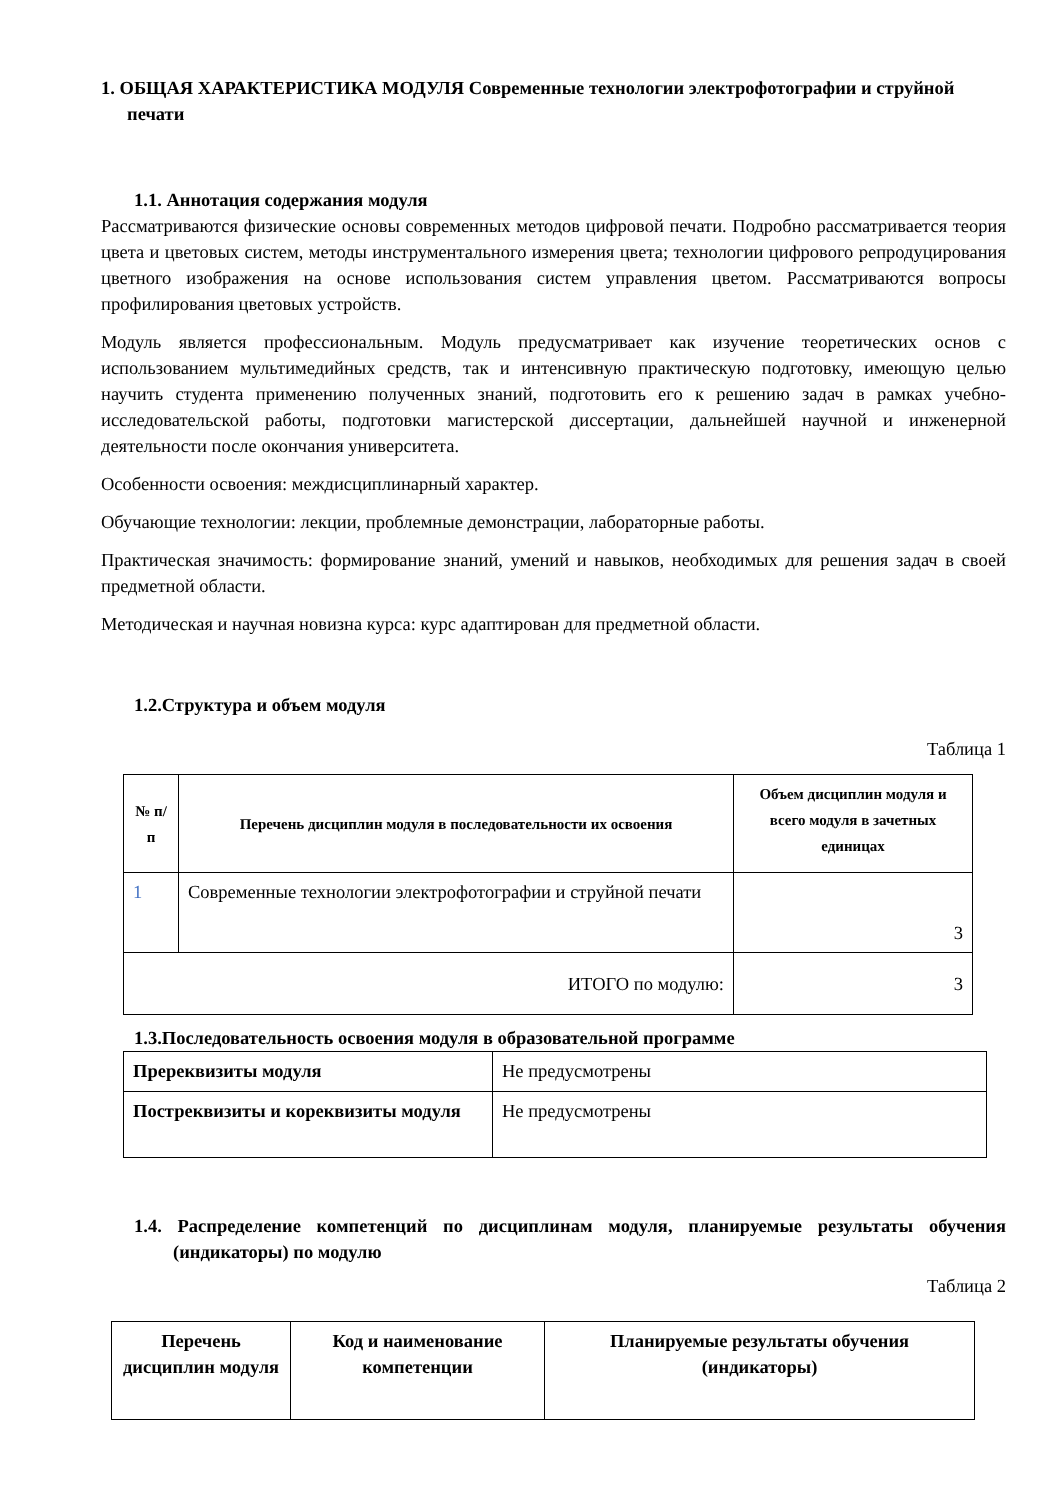1. ОБЩАЯ ХАРАКТЕРИСТИКА МОДУЛЯ Современные технологии электрофотографии и струйной печати
1.1. Аннотация содержания модуля
Рассматриваются физические основы современных методов цифровой печати. Подробно рассматривается теория цвета и цветовых систем, методы инструментального измерения цвета; технологии цифрового репродуцирования цветного изображения на основе использования систем управления цветом. Рассматриваются вопросы профилирования цветовых устройств.
Модуль является профессиональным. Модуль предусматривает как изучение теоретических основ с использованием мультимедийных средств, так и интенсивную практическую подготовку, имеющую целью научить студента применению полученных знаний, подготовить его к решению задач в рамках учебно-исследовательской работы, подготовки магистерской диссертации, дальнейшей научной и инженерной деятельности после окончания университета.
Особенности освоения: междисциплинарный характер.
Обучающие технологии: лекции, проблемные демонстрации, лабораторные работы.
Практическая значимость: формирование знаний, умений и навыков, необходимых для решения задач в своей предметной области.
Методическая и научная новизна курса: курс адаптирован для предметной области.
1.2.Структура и объем модуля
Таблица 1
| № п/п | Перечень дисциплин модуля в последовательности их освоения | Объем дисциплин модуля и всего модуля в зачетных единицах |
| --- | --- | --- |
| 1 | Современные технологии электрофотографии и струйной печати | 3 |
| ИТОГО по модулю: | | 3 |
1.3.Последовательность освоения модуля в образовательной программе
| Пререквизиты модуля | Не предусмотрены |
| Постреквизиты и кореквизиты модуля | Не предусмотрены |
1.4. Распределение компетенций по дисциплинам модуля, планируемые результаты обучения (индикаторы) по модулю
Таблица 2
| Перечень дисциплин модуля | Код и наименование компетенции | Планируемые результаты обучения (индикаторы) |
| --- | --- | --- |